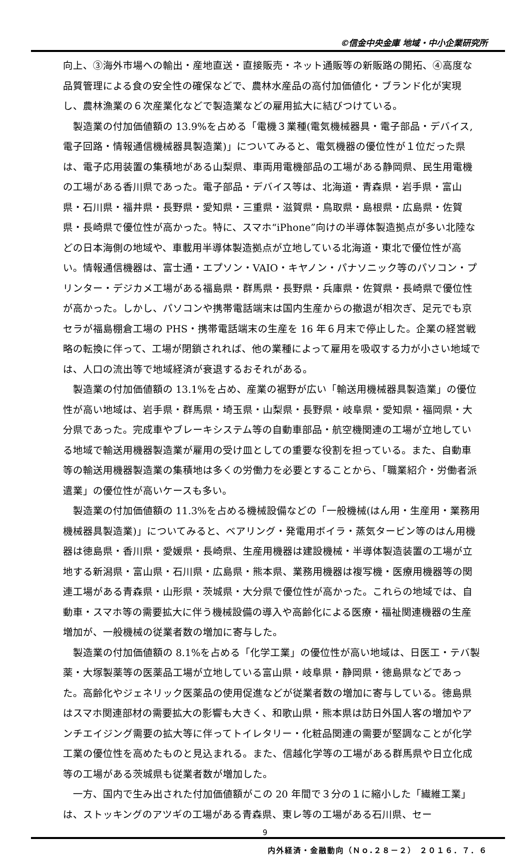©信金中央金庫 地域・中小企業研究所
向上、③海外市場への輸出・産地直送・直接販売・ネット通販等の新販路の開拓、④高度な品質管理による食の安全性の確保などで、農林水産品の高付加価値化・ブランド化が実現し、農林漁業の６次産業化などで製造業などの雇用拡大に結びつけている。
製造業の付加価値額の 13.9%を占める「電機３業種(電気機械器具・電子部品・デバイス,電子回路・情報通信機械器具製造業)」についてみると、電気機器の優位性が１位だった県は、電子応用装置の集積地がある山梨県、車両用電機部品の工場がある静岡県、民生用電機の工場がある香川県であった。電子部品・デバイス等は、北海道・青森県・岩手県・富山県・石川県・福井県・長野県・愛知県・三重県・滋賀県・鳥取県・島根県・広島県・佐賀県・長崎県で優位性が高かった。特に、スマホ“iPhone”向けの半導体製造拠点が多い北陸などの日本海側の地域や、車載用半導体製造拠点が立地している北海道・東北で優位性が高い。情報通信機器は、富士通・エプソン・VAIO・キヤノン・パナソニック等のパソコン・プリンター・デジカメ工場がある福島県・群馬県・長野県・兵庫県・佐賀県・長崎県で優位性が高かった。しかし、パソコンや携帯電話端末は国内生産からの撤退が相次ぎ、足元でも京セラが福島棚倉工場の PHS・携帯電話端末の生産を 16 年６月末で停止した。企業の経営戦略の転換に伴って、工場が閉鎖されれば、他の業種によって雇用を吸収する力が小さい地域では、人口の流出等で地域経済が衰退するおそれがある。
製造業の付加価値額の 13.1%を占め、産業の裾野が広い「輸送用機械器具製造業」の優位性が高い地域は、岩手県・群馬県・埼玉県・山梨県・長野県・岐阜県・愛知県・福岡県・大分県であった。完成車やブレーキシステム等の自動車部品・航空機関連の工場が立地している地域で輸送用機器製造業が雇用の受け皿としての重要な役割を担っている。また、自動車等の輸送用機器製造業の集積地は多くの労働力を必要とすることから、「職業紹介・労働者派遣業」の優位性が高いケースも多い。
製造業の付加価値額の 11.3%を占める機械設備などの「一般機械(はん用・生産用・業務用機械器具製造業)」についてみると、ベアリング・発電用ボイラ・蒸気タービン等のはん用機器は徳島県・香川県・愛媛県・長崎県、生産用機器は建設機械・半導体製造装置の工場が立地する新潟県・富山県・石川県・広島県・熊本県、業務用機器は複写機・医療用機器等の関連工場がある青森県・山形県・茨城県・大分県で優位性が高かった。これらの地域では、自動車・スマホ等の需要拡大に伴う機械設備の導入や高齢化による医療・福祉関連機器の生産増加が、一般機械の従業者数の増加に寄与した。
製造業の付加価値額の 8.1%を占める「化学工業」の優位性が高い地域は、日医工・テバ製薬・大塚製薬等の医薬品工場が立地している富山県・岐阜県・静岡県・徳島県などであった。高齢化やジェネリック医薬品の使用促進などが従業者数の増加に寄与している。徳島県はスマホ関連部材の需要拡大の影響も大きく、和歌山県・熊本県は訪日外国人客の増加やアンチエイジング需要の拡大等に伴ってトイレタリー・化粧品関連の需要が堅調なことが化学工業の優位性を高めたものと見込まれる。また、信越化学等の工場がある群馬県や日立化成等の工場がある茨城県も従業者数が増加した。
一方、国内で生み出された付加価値額がこの 20 年間で３分の１に縮小した「繊維工業」は、ストッキングのアツギの工場がある青森県、東レ等の工場がある石川県、セー
9
内外経済・金融動向（Ｎｏ.２８－２） ２０１６．７．６